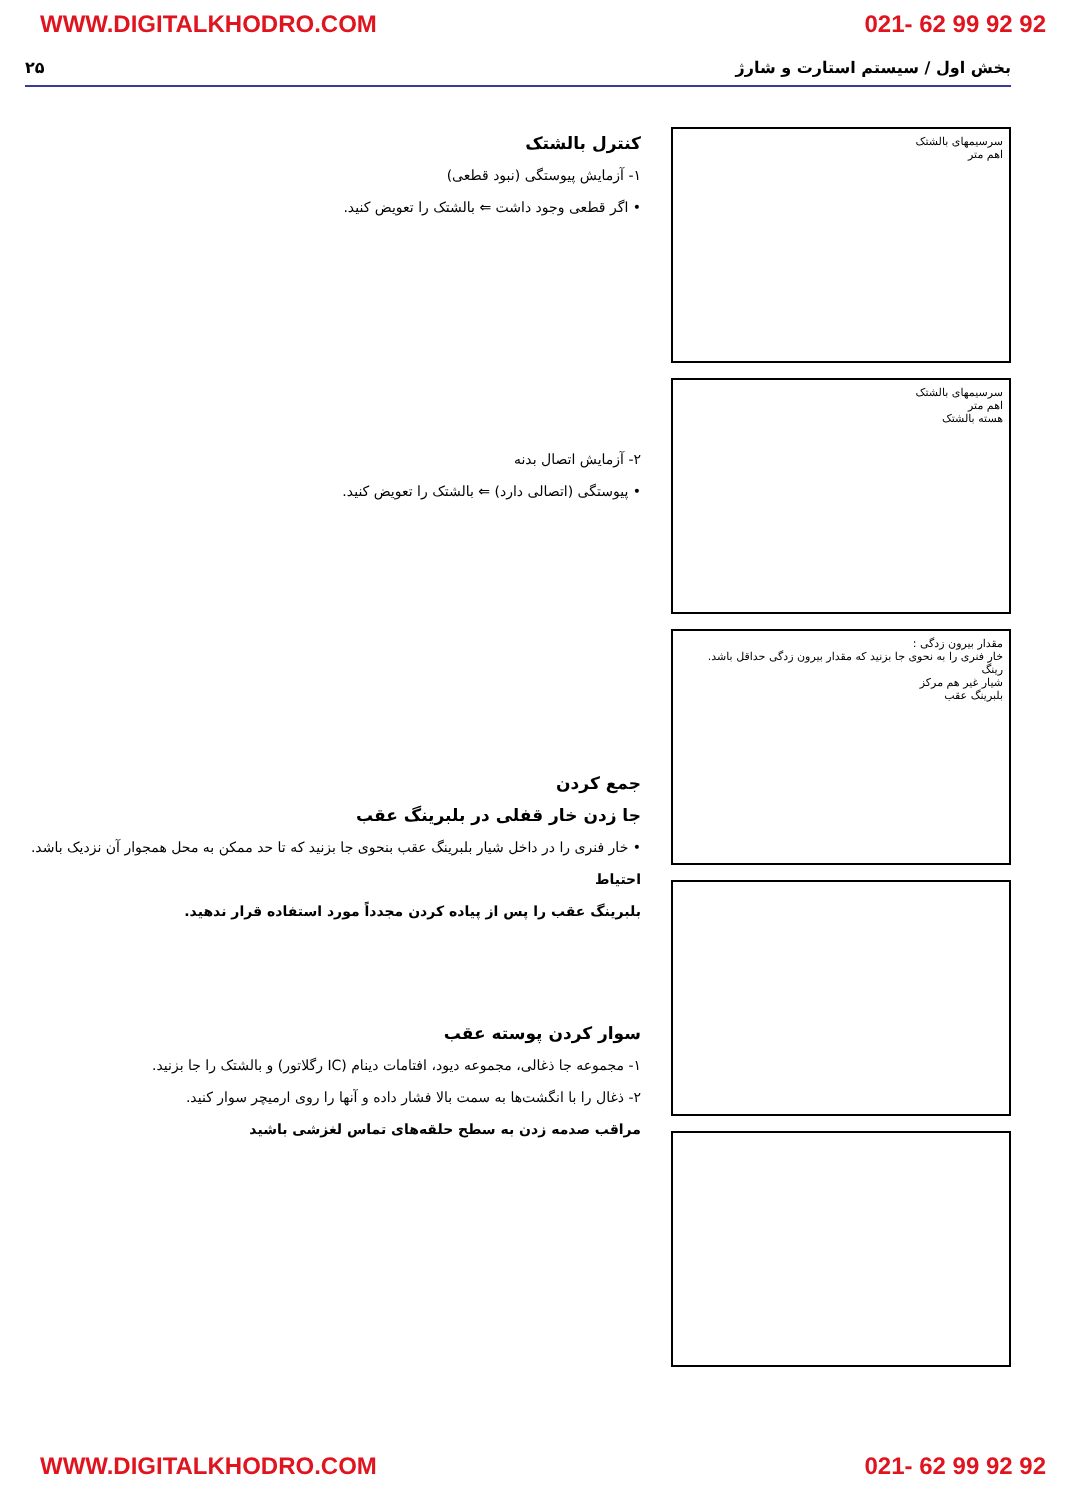WWW.DIGITALKHODRO.COM 021- 62 99 92 92
۲۵ بخش اول / سیستم استارت و شارژ
سرسیمهای بالشتک
اهم متر
سرسیمهای بالشتک
اهم متر
هسته بالشتک
مقدار بیرون زدگی :
خار فنری را به نحوی جا بزنید که مقدار بیرون زدگی حداقل باشد.
رینگ
شیار غیر هم مرکز
بلبرینگ عقب
کنترل بالشتک
۱- آزمایش پیوستگی (نبود قطعی)
• اگر قطعی وجود داشت ⇐ بالشتک را تعویض کنید.
۲- آزمایش اتصال بدنه
• پیوستگی (اتصالی دارد) ⇐ بالشتک را تعویض کنید.
جمع کردن
جا زدن خار قفلی در بلبرینگ عقب
• خار فنری را در داخل شیار بلبرینگ عقب بنحوی جا بزنید که تا حد ممکن به محل همجوار آن نزدیک باشد.
احتیاط
بلبرینگ عقب را پس از پیاده کردن مجدداً مورد استفاده قرار ندهید.
سوار کردن پوسته عقب
۱- مجموعه جا ذغالی، مجموعه دیود، افتامات دینام (IC رگلاتور) و بالشتک را جا بزنید.
۲- ذغال را با انگشت‌ها به سمت بالا فشار داده و آنها را روی ارمیچر سوار کنید.
مراقب صدمه زدن به سطح حلقه‌های تماس لغزشی باشید
WWW.DIGITALKHODRO.COM 021- 62 99 92 92